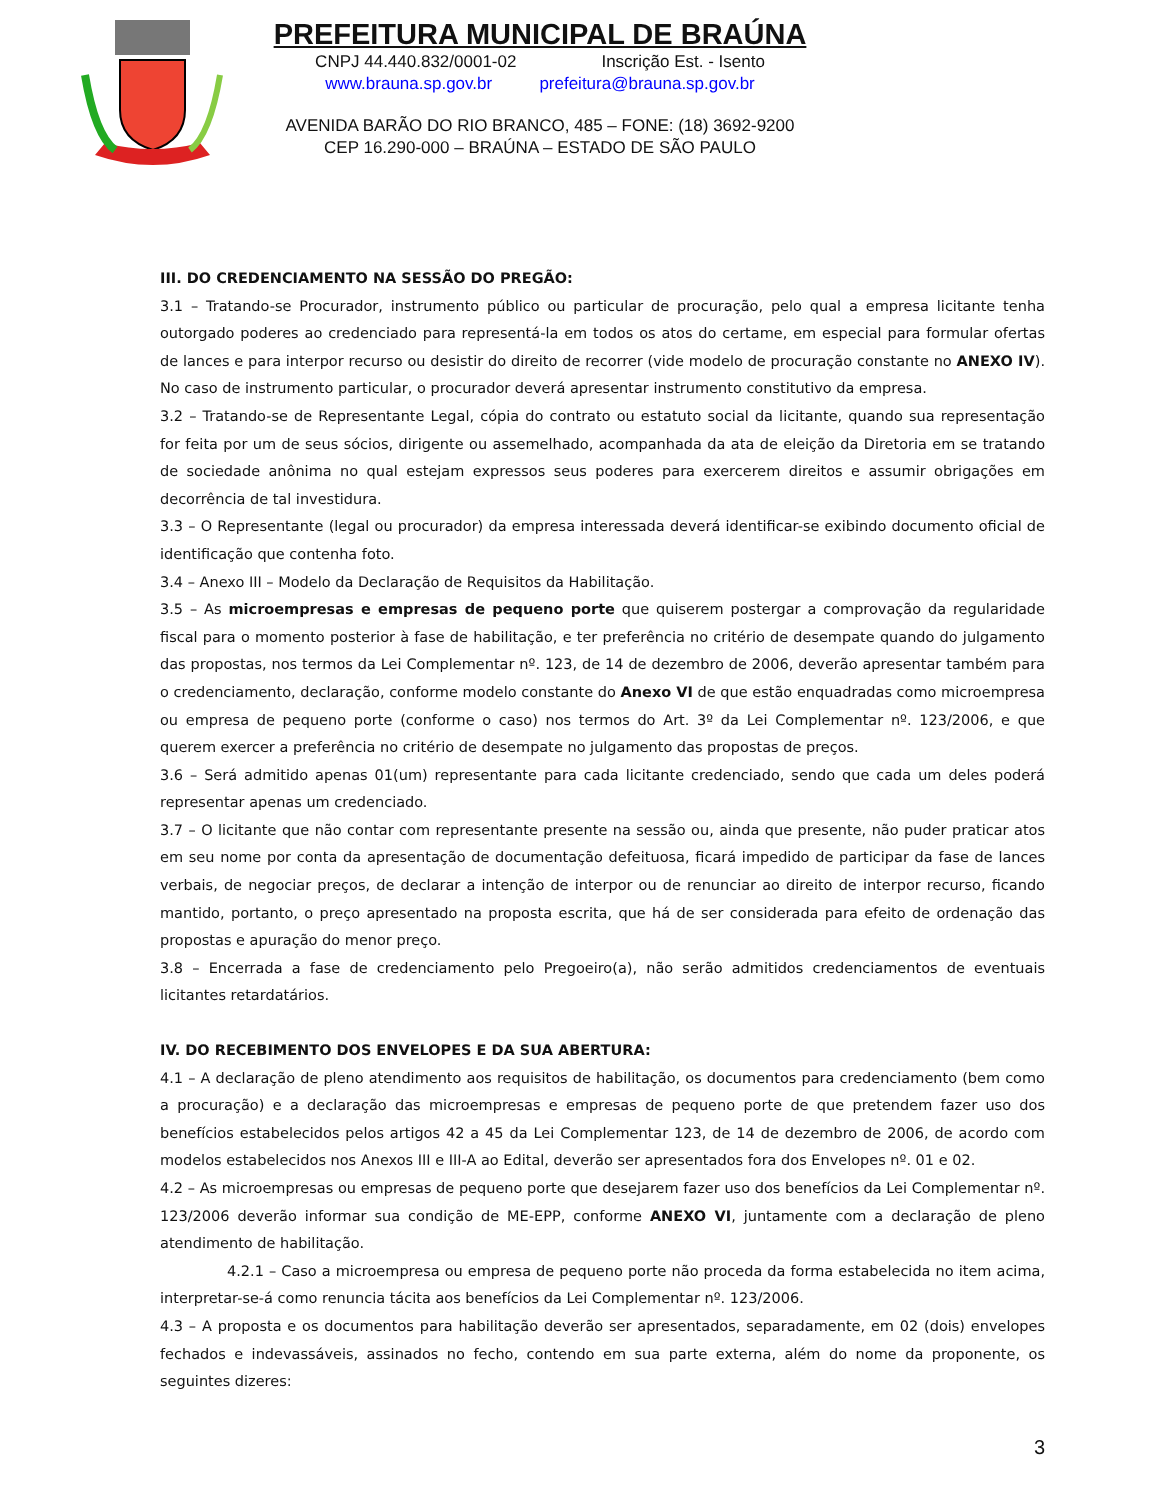PREFEITURA MUNICIPAL DE BRAÚNA
CNPJ 44.440.832/0001-02 Inscrição Est. - Isento
www.brauna.sp.gov.br prefeitura@brauna.sp.gov.br
AVENIDA BARÃO DO RIO BRANCO, 485 – FONE: (18) 3692-9200
CEP 16.290-000 – BRAÚNA – ESTADO DE SÃO PAULO
III. DO CREDENCIAMENTO NA SESSÃO DO PREGÃO:
3.1 – Tratando-se Procurador, instrumento público ou particular de procuração, pelo qual a empresa licitante tenha outorgado poderes ao credenciado para representá-la em todos os atos do certame, em especial para formular ofertas de lances e para interpor recurso ou desistir do direito de recorrer (vide modelo de procuração constante no ANEXO IV). No caso de instrumento particular, o procurador deverá apresentar instrumento constitutivo da empresa.
3.2 – Tratando-se de Representante Legal, cópia do contrato ou estatuto social da licitante, quando sua representação for feita por um de seus sócios, dirigente ou assemelhado, acompanhada da ata de eleição da Diretoria em se tratando de sociedade anônima no qual estejam expressos seus poderes para exercerem direitos e assumir obrigações em decorrência de tal investidura.
3.3 – O Representante (legal ou procurador) da empresa interessada deverá identificar-se exibindo documento oficial de identificação que contenha foto.
3.4 – Anexo III – Modelo da Declaração de Requisitos da Habilitação.
3.5 – As microempresas e empresas de pequeno porte que quiserem postergar a comprovação da regularidade fiscal para o momento posterior à fase de habilitação, e ter preferência no critério de desempate quando do julgamento das propostas, nos termos da Lei Complementar nº. 123, de 14 de dezembro de 2006, deverão apresentar também para o credenciamento, declaração, conforme modelo constante do Anexo VI de que estão enquadradas como microempresa ou empresa de pequeno porte (conforme o caso) nos termos do Art. 3º da Lei Complementar nº. 123/2006, e que querem exercer a preferência no critério de desempate no julgamento das propostas de preços.
3.6 – Será admitido apenas 01(um) representante para cada licitante credenciado, sendo que cada um deles poderá representar apenas um credenciado.
3.7 – O licitante que não contar com representante presente na sessão ou, ainda que presente, não puder praticar atos em seu nome por conta da apresentação de documentação defeituosa, ficará impedido de participar da fase de lances verbais, de negociar preços, de declarar a intenção de interpor ou de renunciar ao direito de interpor recurso, ficando mantido, portanto, o preço apresentado na proposta escrita, que há de ser considerada para efeito de ordenação das propostas e apuração do menor preço.
3.8 – Encerrada a fase de credenciamento pelo Pregoeiro(a), não serão admitidos credenciamentos de eventuais licitantes retardatários.
IV. DO RECEBIMENTO DOS ENVELOPES E DA SUA ABERTURA:
4.1 – A declaração de pleno atendimento aos requisitos de habilitação, os documentos para credenciamento (bem como a procuração) e a declaração das microempresas e empresas de pequeno porte de que pretendem fazer uso dos benefícios estabelecidos pelos artigos 42 a 45 da Lei Complementar 123, de 14 de dezembro de 2006, de acordo com modelos estabelecidos nos Anexos III e III-A ao Edital, deverão ser apresentados fora dos Envelopes nº. 01 e 02.
4.2 – As microempresas ou empresas de pequeno porte que desejarem fazer uso dos benefícios da Lei Complementar nº. 123/2006 deverão informar sua condição de ME-EPP, conforme ANEXO VI, juntamente com a declaração de pleno atendimento de habilitação.
4.2.1 – Caso a microempresa ou empresa de pequeno porte não proceda da forma estabelecida no item acima, interpretar-se-á como renuncia tácita aos benefícios da Lei Complementar nº. 123/2006.
4.3 – A proposta e os documentos para habilitação deverão ser apresentados, separadamente, em 02 (dois) envelopes fechados e indevassáveis, assinados no fecho, contendo em sua parte externa, além do nome da proponente, os seguintes dizeres:
3